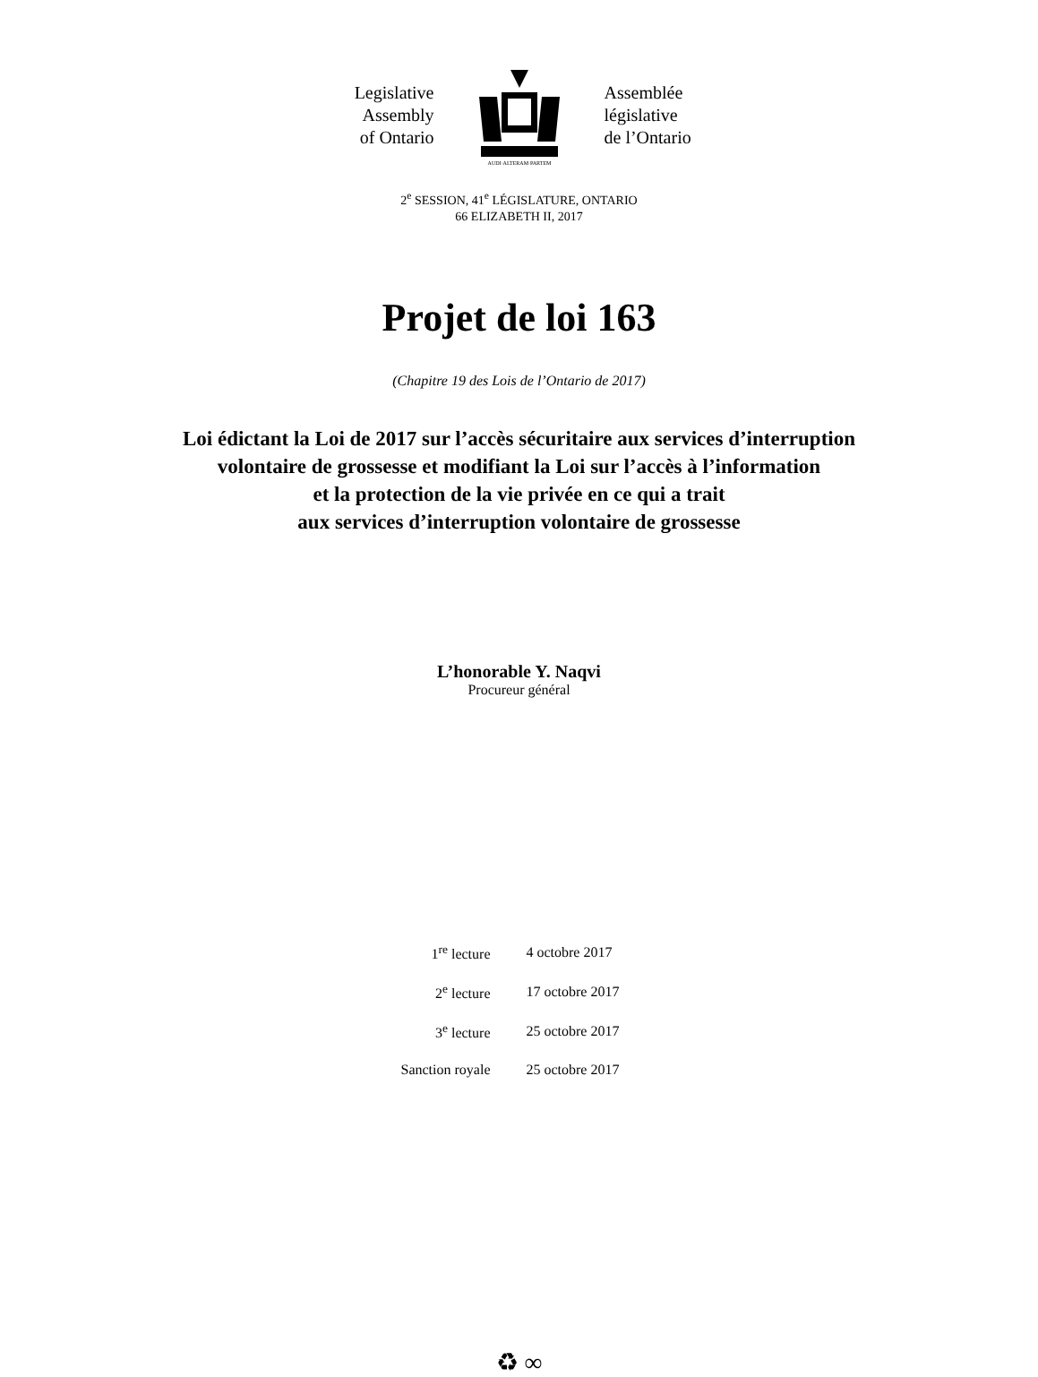Legislative
Assembly
of Ontario
AUDI·ALTERAM·PARTEM
Assemblée
législative
de l’Ontario
2<sup>e</sup> SESSION, 41<sup>e</sup> LÉGISLATURE, ONTARIO
66 ELIZABETH II, 2017
Projet de loi 163
(Chapitre 19 des Lois de l’Ontario de 2017)
Loi édictant la Loi de 2017 sur l’accès sécuritaire aux services d’interruption
volontaire de grossesse et modifiant la Loi sur l’accès à l’information
et la protection de la vie privée en ce qui a trait
aux services d’interruption volontaire de grossesse
L’honorable Y. Naqvi
Procureur général
| 1<sup>re</sup> lecture | 4 octobre 2017 |
| 2<sup>e</sup> lecture | 17 octobre 2017 |
| 3<sup>e</sup> lecture | 25 octobre 2017 |
| Sanction royale | 25 octobre 2017 |
♻ ∞